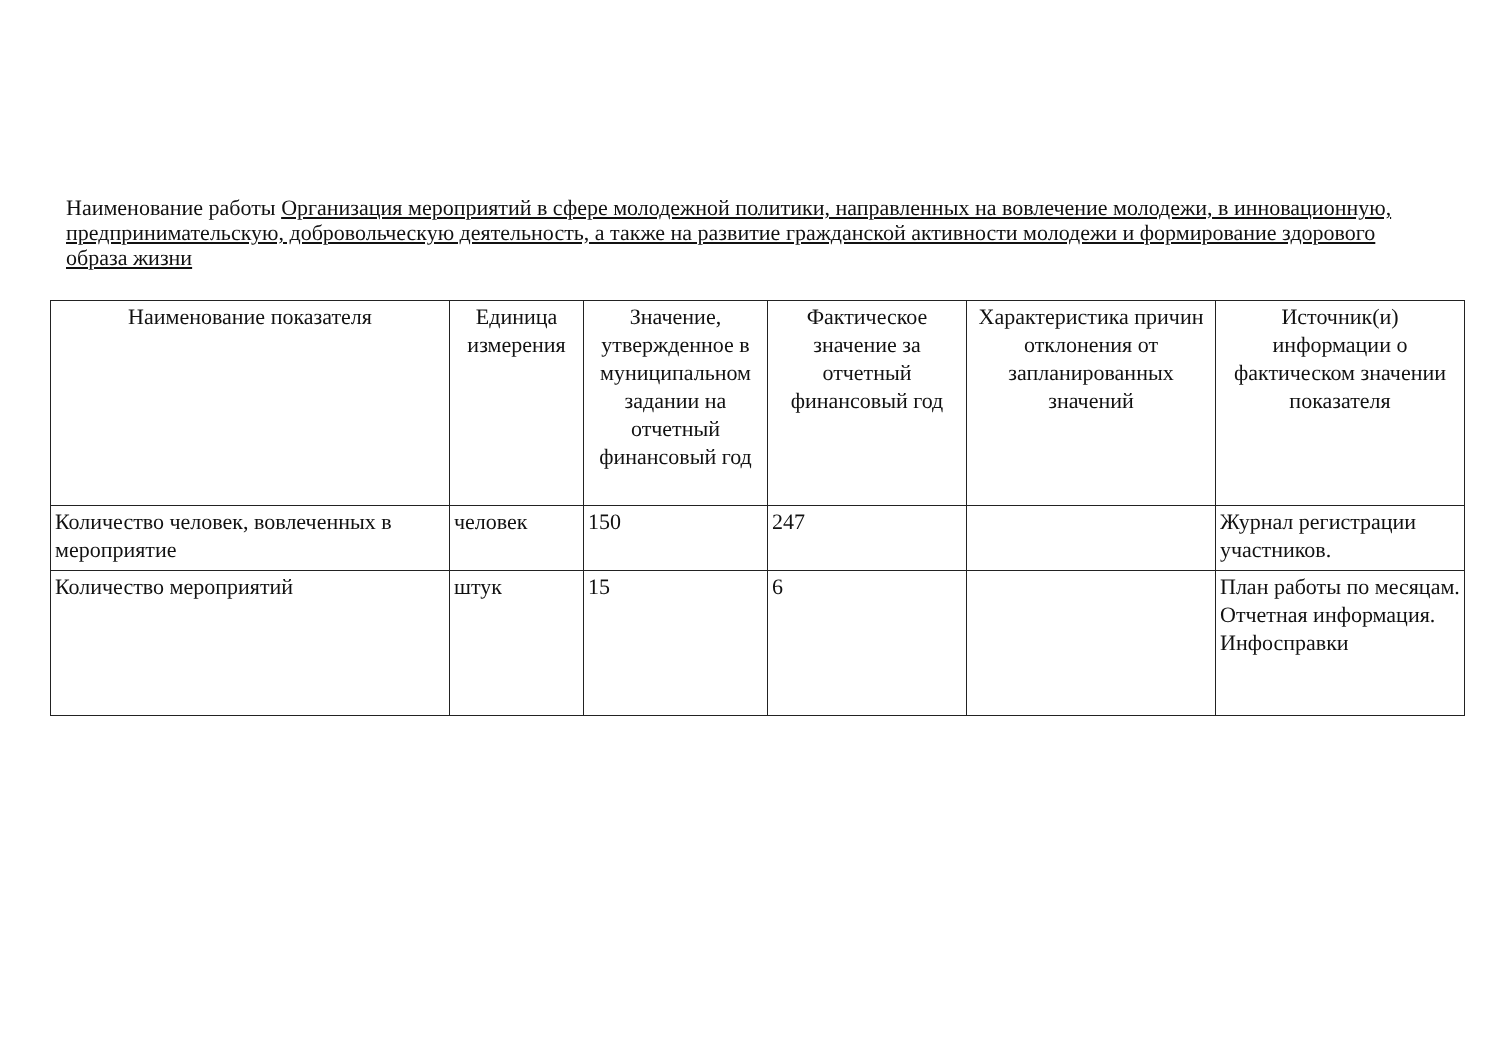Наименование работы Организация мероприятий в сфере молодежной политики, направленных на вовлечение молодежи, в инновационную, предпринимательскую, добровольческую деятельность, а также на развитие гражданской активности молодежи и формирование здорового образа жизни
| Наименование показателя | Единица измерения | Значение, утвержденное в муниципальном задании на отчетный финансовый год | Фактическое значение за отчетный финансовый год | Характеристика причин отклонения от запланированных значений | Источник(и) информации о фактическом значении показателя |
| --- | --- | --- | --- | --- | --- |
| Количество человек, вовлеченных в мероприятие | человек | 150 | 247 | | Журнал регистрации участников. |
| Количество мероприятий | штук | 15 | 6 | | План работы по месяцам. Отчетная информация. Инфосправки |